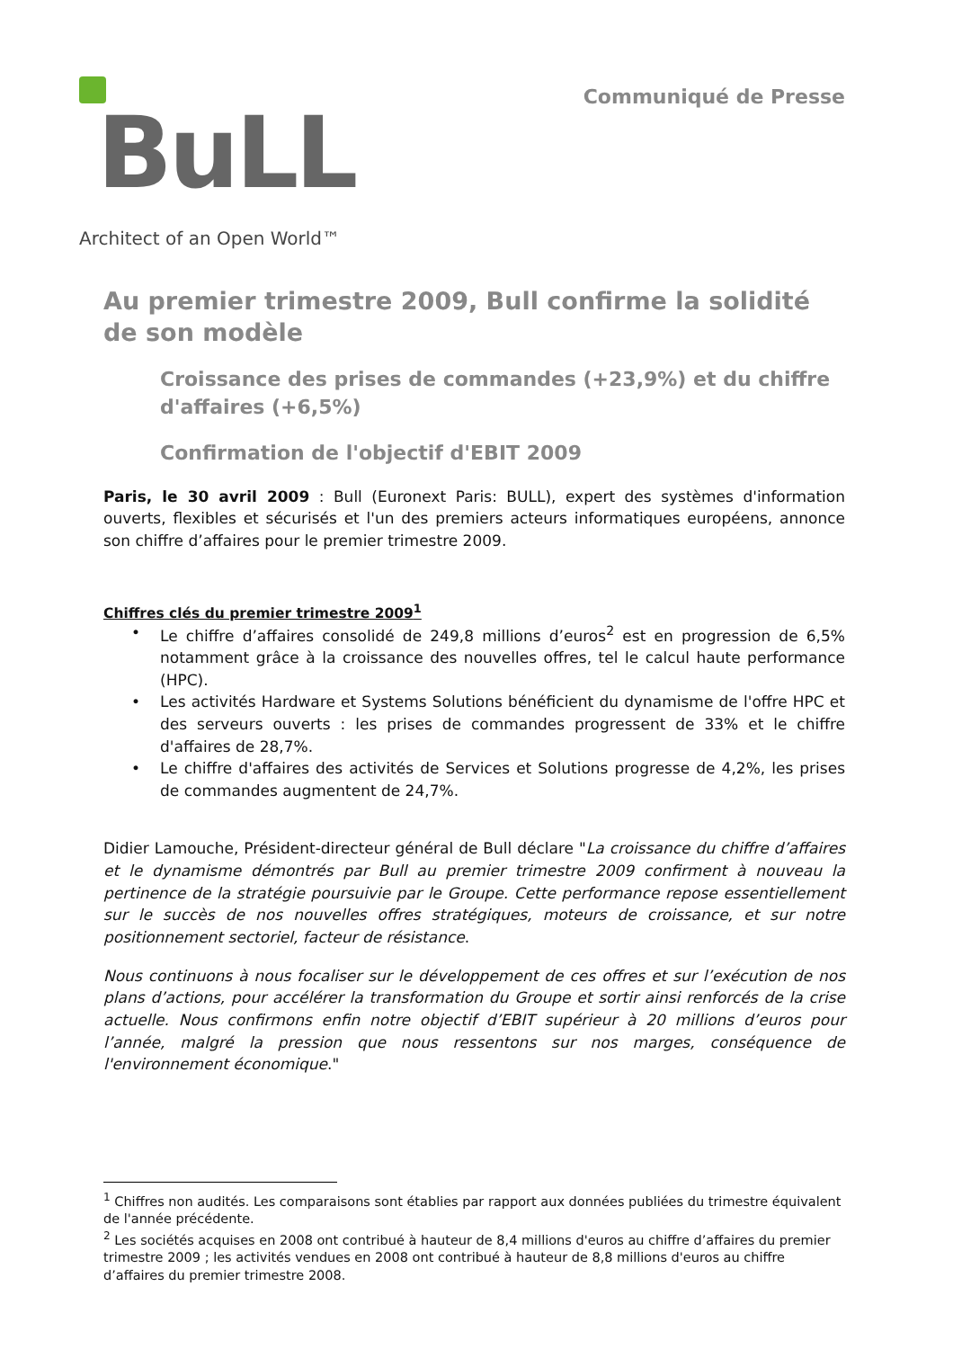BuLL
Architect of an Open World™
Communiqué de Presse
Au premier trimestre 2009, Bull confirme la solidité de son modèle
Croissance des prises de commandes (+23,9%) et du chiffre d'affaires (+6,5%)
Confirmation de l'objectif d'EBIT 2009
Paris, le 30 avril 2009 : Bull (Euronext Paris: BULL), expert des systèmes d'information ouverts, flexibles et sécurisés et l'un des premiers acteurs informatiques européens, annonce son chiffre d’affaires pour le premier trimestre 2009.
Chiffres clés du premier trimestre 2009<sup>1</sup>
• Le chiffre d’affaires consolidé de 249,8 millions d’euros<sup>2</sup> est en progression de 6,5% notamment grâce à la croissance des nouvelles offres, tel le calcul haute performance (HPC).
• Les activités Hardware et Systems Solutions bénéficient du dynamisme de l'offre HPC et des serveurs ouverts : les prises de commandes progressent de 33% et le chiffre d'affaires de 28,7%.
• Le chiffre d'affaires des activités de Services et Solutions progresse de 4,2%, les prises de commandes augmentent de 24,7%.
Didier Lamouche, Président-directeur général de Bull déclare "La croissance du chiffre d’affaires et le dynamisme démontrés par Bull au premier trimestre 2009 confirment à nouveau la pertinence de la stratégie poursuivie par le Groupe. Cette performance repose essentiellement sur le succès de nos nouvelles offres stratégiques, moteurs de croissance, et sur notre positionnement sectoriel, facteur de résistance.
Nous continuons à nous focaliser sur le développement de ces offres et sur l’exécution de nos plans d’actions, pour accélérer la transformation du Groupe et sortir ainsi renforcés de la crise actuelle. Nous confirmons enfin notre objectif d’EBIT supérieur à 20 millions d’euros pour l’année, malgré la pression que nous ressentons sur nos marges, conséquence de l'environnement économique."
<sup>1</sup> Chiffres non audités. Les comparaisons sont établies par rapport aux données publiées du trimestre équivalent de l'année précédente.
<sup>2</sup> Les sociétés acquises en 2008 ont contribué à hauteur de 8,4 millions d'euros au chiffre d’affaires du premier trimestre 2009 ; les activités vendues en 2008 ont contribué à hauteur de 8,8 millions d'euros au chiffre d’affaires du premier trimestre 2008.